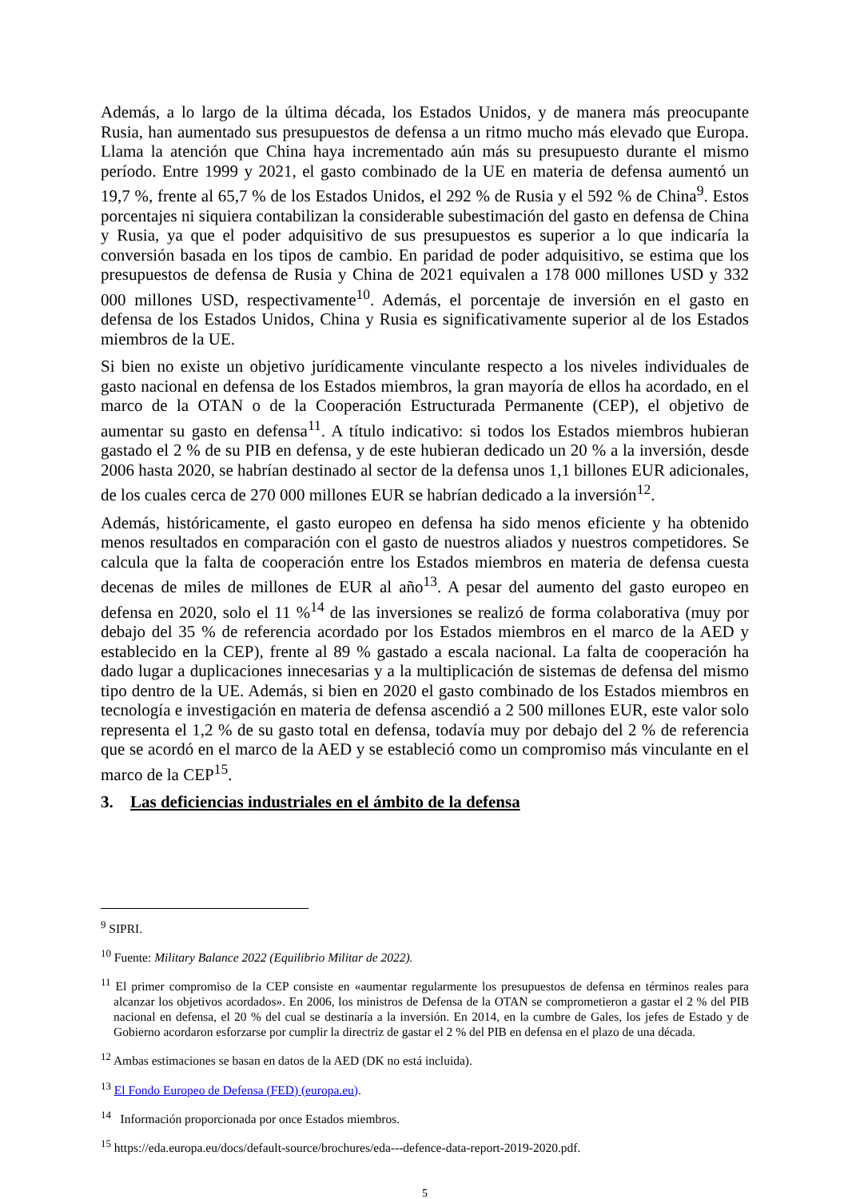Además, a lo largo de la última década, los Estados Unidos, y de manera más preocupante Rusia, han aumentado sus presupuestos de defensa a un ritmo mucho más elevado que Europa. Llama la atención que China haya incrementado aún más su presupuesto durante el mismo período. Entre 1999 y 2021, el gasto combinado de la UE en materia de defensa aumentó un 19,7 %, frente al 65,7 % de los Estados Unidos, el 292 % de Rusia y el 592 % de China<sup>9</sup>. Estos porcentajes ni siquiera contabilizan la considerable subestimación del gasto en defensa de China y Rusia, ya que el poder adquisitivo de sus presupuestos es superior a lo que indicaría la conversión basada en los tipos de cambio. En paridad de poder adquisitivo, se estima que los presupuestos de defensa de Rusia y China de 2021 equivalen a 178 000 millones USD y 332 000 millones USD, respectivamente<sup>10</sup>. Además, el porcentaje de inversión en el gasto en defensa de los Estados Unidos, China y Rusia es significativamente superior al de los Estados miembros de la UE.
Si bien no existe un objetivo jurídicamente vinculante respecto a los niveles individuales de gasto nacional en defensa de los Estados miembros, la gran mayoría de ellos ha acordado, en el marco de la OTAN o de la Cooperación Estructurada Permanente (CEP), el objetivo de aumentar su gasto en defensa<sup>11</sup>. A título indicativo: si todos los Estados miembros hubieran gastado el 2 % de su PIB en defensa, y de este hubieran dedicado un 20 % a la inversión, desde 2006 hasta 2020, se habrían destinado al sector de la defensa unos 1,1 billones EUR adicionales, de los cuales cerca de 270 000 millones EUR se habrían dedicado a la inversión<sup>12</sup>.
Además, históricamente, el gasto europeo en defensa ha sido menos eficiente y ha obtenido menos resultados en comparación con el gasto de nuestros aliados y nuestros competidores. Se calcula que la falta de cooperación entre los Estados miembros en materia de defensa cuesta decenas de miles de millones de EUR al año<sup>13</sup>. A pesar del aumento del gasto europeo en defensa en 2020, solo el 11 %<sup>14</sup> de las inversiones se realizó de forma colaborativa (muy por debajo del 35 % de referencia acordado por los Estados miembros en el marco de la AED y establecido en la CEP), frente al 89 % gastado a escala nacional. La falta de cooperación ha dado lugar a duplicaciones innecesarias y a la multiplicación de sistemas de defensa del mismo tipo dentro de la UE. Además, si bien en 2020 el gasto combinado de los Estados miembros en tecnología e investigación en materia de defensa ascendió a 2 500 millones EUR, este valor solo representa el 1,2 % de su gasto total en defensa, todavía muy por debajo del 2 % de referencia que se acordó en el marco de la AED y se estableció como un compromiso más vinculante en el marco de la CEP<sup>15</sup>.
3. Las deficiencias industriales en el ámbito de la defensa
<sup>9</sup> SIPRI.
<sup>10</sup> Fuente: Military Balance 2022 (Equilibrio Militar de 2022).
<sup>11</sup> El primer compromiso de la CEP consiste en «aumentar regularmente los presupuestos de defensa en términos reales para alcanzar los objetivos acordados». En 2006, los ministros de Defensa de la OTAN se comprometieron a gastar el 2 % del PIB nacional en defensa, el 20 % del cual se destinaría a la inversión. En 2014, en la cumbre de Gales, los jefes de Estado y de Gobierno acordaron esforzarse por cumplir la directriz de gastar el 2 % del PIB en defensa en el plazo de una década.
<sup>12</sup> Ambas estimaciones se basan en datos de la AED (DK no está incluida).
<sup>13</sup> El Fondo Europeo de Defensa (FED) (europa.eu).
<sup>14</sup> Información proporcionada por once Estados miembros.
<sup>15</sup> https://eda.europa.eu/docs/default-source/brochures/eda---defence-data-report-2019-2020.pdf.
5